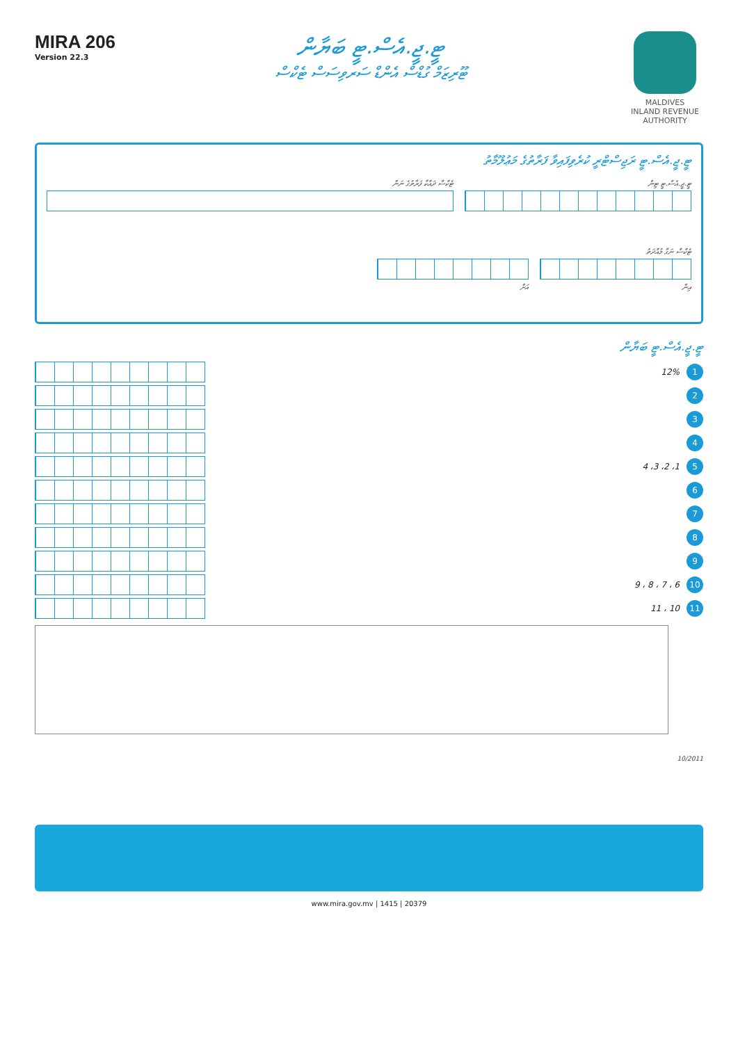MIRA 206
Version 22.3
ޓީ.ޖީ.އެސް.ޓީ ބަޔާން
ޓޫރިޒަމް ގުޑްސް އެންޑް ސަރވިސަސް ޓެކްސް
MALDIVES
INLAND REVENUE
AUTHORITY
ޓީ.ޖީ.އެސް.ޓީ ރަޖިސްޓްރީ ކުރެވިފައިވާ ފަރާތުގެ މަޢުލޫމާތު
ޓެކްސް ދައްކާ ފަރާތުގެ ނަން ޓީ.ޖީ.އެސް.ޓީ ޓިން
ޓެކްސް ނަގާ މުއްދަތު
އަށް އިން
ޓީ.ޖީ.އެސް.ޓީ ބަޔާން
12%
1
2
3
4
1، 2، 3، 4
5
6
7
8
9
6 ، 7 ، 8 ، 9
10
10 ، 11
11
10/2011
www.mira.gov.mv | 1415 | 20379